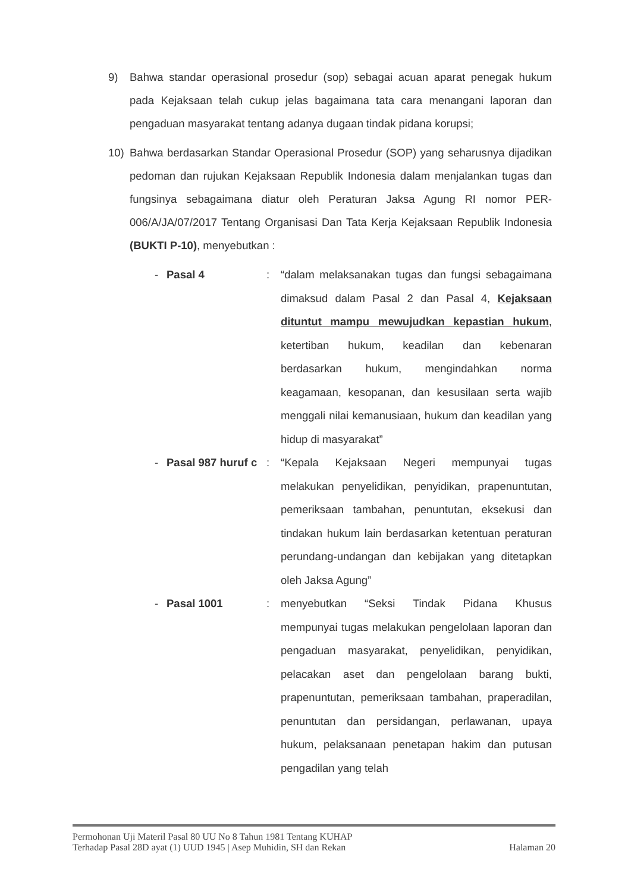9) Bahwa standar operasional prosedur (sop) sebagai acuan aparat penegak hukum pada Kejaksaan telah cukup jelas bagaimana tata cara menangani laporan dan pengaduan masyarakat tentang adanya dugaan tindak pidana korupsi;
10) Bahwa berdasarkan Standar Operasional Prosedur (SOP) yang seharusnya dijadikan pedoman dan rujukan Kejaksaan Republik Indonesia dalam menjalankan tugas dan fungsinya sebagaimana diatur oleh Peraturan Jaksa Agung RI nomor PER-006/A/JA/07/2017 Tentang Organisasi Dan Tata Kerja Kejaksaan Republik Indonesia (BUKTI P-10), menyebutkan :
- Pasal 4 : “dalam melaksanakan tugas dan fungsi sebagaimana dimaksud dalam Pasal 2 dan Pasal 4, Kejaksaan dituntut mampu mewujudkan kepastian hukum, ketertiban hukum, keadilan dan kebenaran berdasarkan hukum, mengindahkan norma keagamaan, kesopanan, dan kesusilaan serta wajib menggali nilai kemanusiaan, hukum dan keadilan yang hidup di masyarakat”
- Pasal 987 huruf c
: “Kepala Kejaksaan Negeri mempunyai tugas melakukan penyelidikan, penyidikan, prapenuntutan, pemeriksaan tambahan, penuntutan, eksekusi dan tindakan hukum lain berdasarkan ketentuan peraturan perundang-undangan dan kebijakan yang ditetapkan oleh Jaksa Agung”
- Pasal 1001 : menyebutkan “Seksi Tindak Pidana Khusus mempunyai tugas melakukan pengelolaan laporan dan pengaduan masyarakat, penyelidikan, penyidikan, pelacakan aset dan pengelolaan barang bukti, prapenuntutan, pemeriksaan tambahan, praperadilan, penuntutan dan persidangan, perlawanan, upaya hukum, pelaksanaan penetapan hakim dan putusan pengadilan yang telah
Permohonan Uji Materil Pasal 80 UU No 8 Tahun 1981 Tentang KUHAP
Terhadap Pasal 28D ayat (1) UUD 1945 | Asep Muhidin, SH dan Rekan Halaman 20